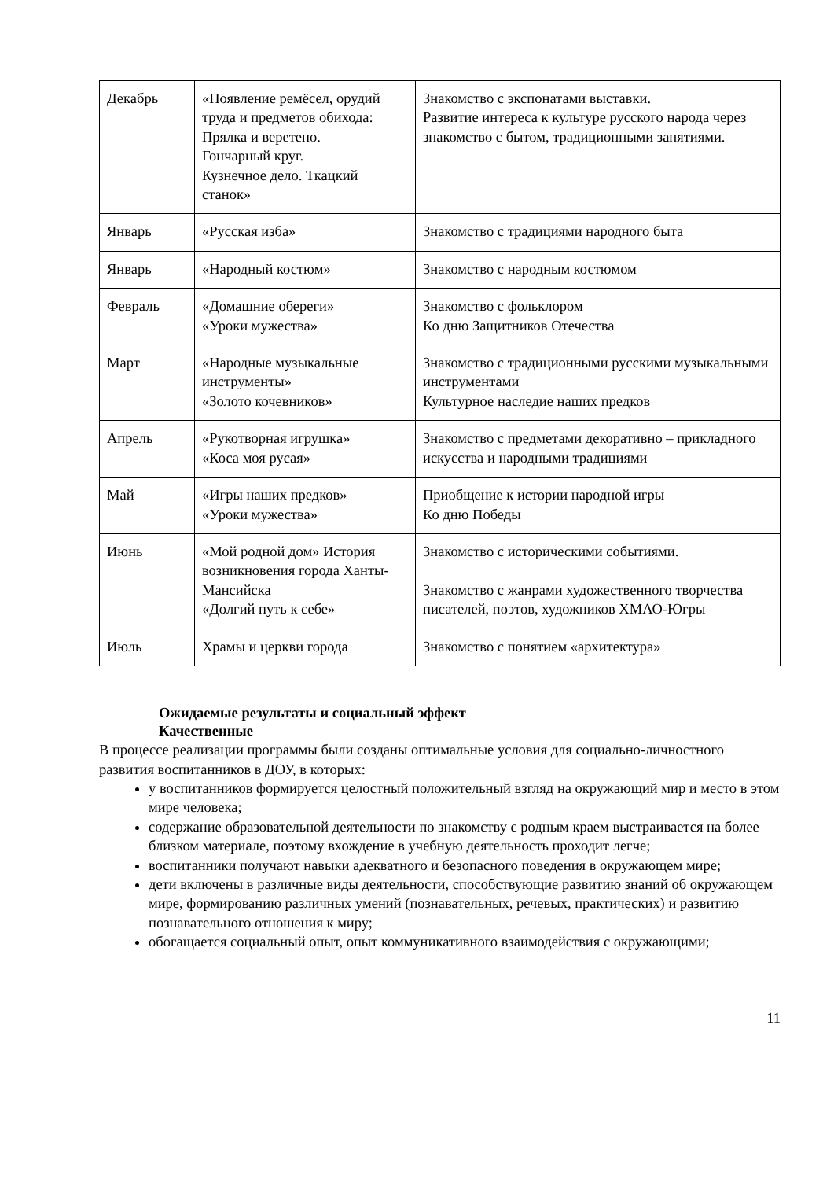| Декабрь | «Появление ремёсел, орудий труда и предметов обихода: Прялка и веретено. Гончарный круг. Кузнечное дело. Ткацкий станок» | Знакомство с экспонатами выставки. Развитие интереса к культуре русского народа через знакомство с бытом, традиционными занятиями. |
| Январь | «Русская изба» | Знакомство с традициями народного быта |
| Январь | «Народный костюм» | Знакомство с народным костюмом |
| Февраль | «Домашние обереги» «Уроки мужества» | Знакомство с фольклором Ко дню Защитников Отечества |
| Март | «Народные музыкальные инструменты» «Золото кочевников» | Знакомство с традиционными русскими музыкальными инструментами Культурное наследие наших предков |
| Апрель | «Рукотворная игрушка» «Коса моя русая» | Знакомство с предметами декоративно – прикладного искусства и народными традициями |
| Май | «Игры наших предков» «Уроки мужества» | Приобщение к истории народной игры Ко дню Победы |
| Июнь | «Мой родной дом» История возникновения города Ханты-Мансийска «Долгий путь к себе» | Знакомство с историческими событиями. Знакомство с жанрами художественного творчества писателей, поэтов, художников ХМАО-Югры |
| Июль | Храмы и церкви города | Знакомство с понятием «архитектура» |
Ожидаемые результаты и социальный эффект
Качественные
В процессе реализации программы были созданы оптимальные условия для социально-личностного развития воспитанников в ДОУ, в которых:
у воспитанников формируется целостный положительный взгляд на окружающий мир и место в этом мире человека;
содержание образовательной деятельности по знакомству с родным краем выстраивается на более близком материале, поэтому вхождение в учебную деятельность проходит легче;
воспитанники получают навыки адекватного и безопасного поведения в окружающем мире;
дети включены в различные виды деятельности, способствующие развитию знаний об окружающем мире, формированию различных умений (познавательных, речевых, практических) и развитию познавательного отношения к миру;
обогащается социальный опыт, опыт коммуникативного взаимодействия с окружающими;
11